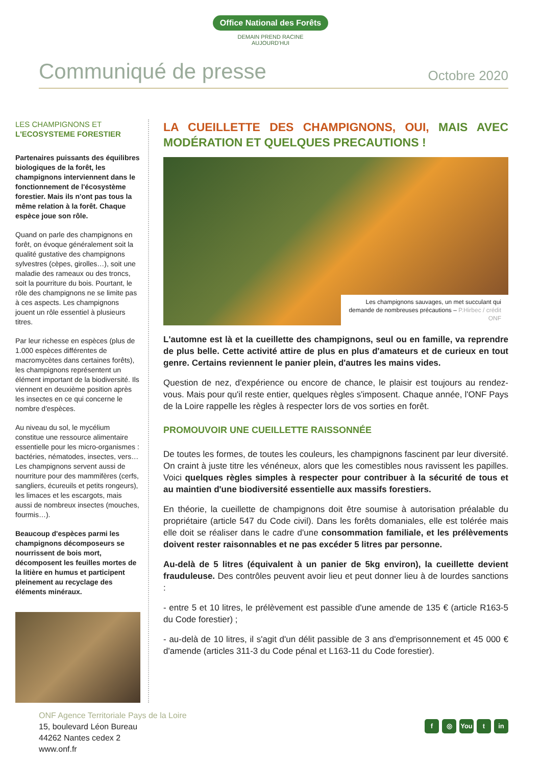Office National des Forêts
DEMAIN PREND RACINE
AUJOURD'HUI
Communiqué de presse
Octobre 2020
LES CHAMPIGNONS ET
L'ECOSYSTEME FORESTIER
Partenaires puissants des équilibres biologiques de la forêt, les champignons interviennent dans le fonctionnement de l'écosystème forestier. Mais ils n'ont pas tous la même relation à la forêt. Chaque espèce joue son rôle.
Quand on parle des champignons en forêt, on évoque généralement soit la qualité gustative des champignons sylvestres (cèpes, girolles…), soit une maladie des rameaux ou des troncs, soit la pourriture du bois. Pourtant, le rôle des champignons ne se limite pas à ces aspects. Les champignons jouent un rôle essentiel à plusieurs titres.
Par leur richesse en espèces (plus de 1.000 espèces différentes de macromycètes dans certaines forêts), les champignons représentent un élément important de la biodiversité. Ils viennent en deuxième position après les insectes en ce qui concerne le nombre d'espèces.
Au niveau du sol, le mycélium constitue une ressource alimentaire essentielle pour les micro-organismes : bactéries, nématodes, insectes, vers… Les champignons servent aussi de nourriture pour des mammifères (cerfs, sangliers, écureuils et petits rongeurs), les limaces et les escargots, mais aussi de nombreux insectes (mouches, fourmis…).
Beaucoup d'espèces parmi les champignons décomposeurs se nourrissent de bois mort, décomposent les feuilles mortes de la litière en humus et participent pleinement au recyclage des éléments minéraux.
LA CUEILLETTE DES CHAMPIGNONS, OUI, MAIS AVEC MODÉRATION ET QUELQUES PRECAUTIONS !
Les champignons sauvages, un met succulant qui demande de nombreuses précautions – P.Hirbec / crédit ONF
L'automne est là et la cueillette des champignons, seul ou en famille, va reprendre de plus belle. Cette activité attire de plus en plus d'amateurs et de curieux en tout genre. Certains reviennent le panier plein, d'autres les mains vides.
Question de nez, d'expérience ou encore de chance, le plaisir est toujours au rendez-vous. Mais pour qu'il reste entier, quelques règles s'imposent. Chaque année, l'ONF Pays de la Loire rappelle les règles à respecter lors de vos sorties en forêt.
PROMOUVOIR UNE CUEILLETTE RAISSONNÉE
De toutes les formes, de toutes les couleurs, les champignons fascinent par leur diversité. On craint à juste titre les vénéneux, alors que les comestibles nous ravissent les papilles. Voici quelques règles simples à respecter pour contribuer à la sécurité de tous et au maintien d'une biodiversité essentielle aux massifs forestiers.
En théorie, la cueillette de champignons doit être soumise à autorisation préalable du propriétaire (article 547 du Code civil). Dans les forêts domaniales, elle est tolérée mais elle doit se réaliser dans le cadre d'une consommation familiale, et les prélèvements doivent rester raisonnables et ne pas excéder 5 litres par personne.
Au-delà de 5 litres (équivalent à un panier de 5kg environ), la cueillette devient frauduleuse. Des contrôles peuvent avoir lieu et peut donner lieu à de lourdes sanctions :
- entre 5 et 10 litres, le prélèvement est passible d'une amende de 135 € (article R163-5 du Code forestier) ;
- au-delà de 10 litres, il s'agit d'un délit passible de 3 ans d'emprisonnement et 45 000 € d'amende (articles 311-3 du Code pénal et L163-11 du Code forestier).
ONF Agence Territoriale Pays de la Loire
15, boulevard Léon Bureau
44262 Nantes cedex 2
www.onf.fr
f ◎ You t in